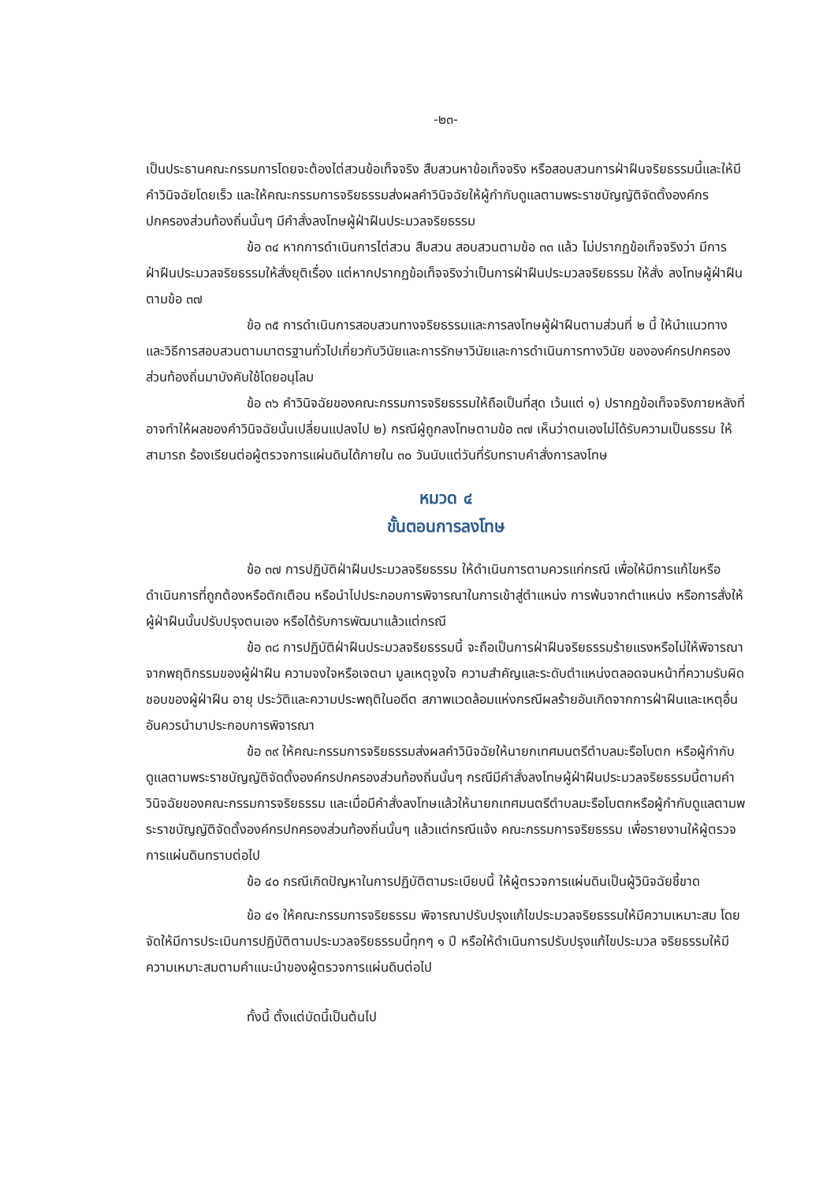-๒๓-
เป็นประธานคณะกรรมการโดยจะต้องไต่สวนข้อเท็จจริง สืบสวนหาข้อเท็จจริง หรือสอบสวนการฝ่าฝืนจริยธรรมนี้และให้มีคำวินิจฉัยโดยเร็ว และให้คณะกรรมการจริยธรรมส่งผลคำวินิจฉัยให้ผู้กำกับดูแลตามพระราชบัญญัติจัดตั้งองค์กร ปกครองส่วนท้องถิ่นนั้นๆ มีคำสั่งลงโทษผู้ฝ่าฝืนประมวลจริยธรรม
ข้อ ๓๔ หากการดำเนินการไต่สวน สืบสวน สอบสวนตามข้อ ๓๓ แล้ว ไม่ปรากฏข้อเท็จจริงว่า มีการฝ่าฝืนประมวลจริยธรรมให้สั่งยุติเรื่อง แต่หากปรากฏข้อเท็จจริงว่าเป็นการฝ่าฝืนประมวลจริยธรรม ให้สั่ง ลงโทษผู้ฝ่าฝืนตามข้อ ๓๗
ข้อ ๓๕ การดำเนินการสอบสวนทางจริยธรรมและการลงโทษผู้ฝ่าฝืนตามส่วนที่ ๒ นี้ ให้นำแนวทางและวิธีการสอบสวนตามมาตรฐานทั่วไปเกี่ยวกับวินัยและการรักษาวินัยและการดำเนินการทางวินัย ขององค์กรปกครองส่วนท้องถิ่นมาบังคับใช้โดยอนุโลม
ข้อ ๓๖ คำวินิจฉัยของคณะกรรมการจริยธรรมให้ถือเป็นที่สุด เว้นแต่ ๑) ปรากฏข้อเท็จจริงภายหลังที่อาจทำให้ผลของคำวินิจฉัยนั้นเปลี่ยนแปลงไป ๒) กรณีผู้ถูกลงโทษตามข้อ ๓๗ เห็นว่าตนเองไม่ได้รับความเป็นธรรม ให้สามารถ ร้องเรียนต่อผู้ตรวจการแผ่นดินได้ภายใน ๓๐ วันนับแต่วันที่รับทราบคำสั่งการลงโทษ
หมวด ๔
ขั้นตอนการลงโทษ
ข้อ ๓๗ การปฏิบัติฝ่าฝืนประมวลจริยธรรม ให้ดำเนินการตามควรแก่กรณี เพื่อให้มีการแก้ไขหรือดำเนินการที่ถูกต้องหรือตักเตือน หรือนำไปประกอบการพิจารณาในการเข้าสู่ตำแหน่ง การพ้นจากตำแหน่ง หรือการสั่งให้ผู้ฝ่าฝืนนั้นปรับปรุงตนเอง หรือได้รับการพัฒนาแล้วแต่กรณี
ข้อ ๓๘ การปฏิบัติฝ่าฝืนประมวลจริยธรรมนี้ จะถือเป็นการฝ่าฝืนจริยธรรมร้ายแรงหรือไม่ให้พิจารณาจากพฤติกรรมของผู้ฝ่าฝืน ความจงใจหรือเจตนา มูลเหตุจูงใจ ความสำคัญและระดับตำแหน่งตลอดจนหน้าที่ความรับผิดชอบของผู้ฝ่าฝืน อายุ ประวัติและความประพฤติในอดีต สภาพแวดล้อมแห่งกรณีผลร้ายอันเกิดจากการฝ่าฝืนและเหตุอื่นอันควรนำมาประกอบการพิจารณา
ข้อ ๓๙ ให้คณะกรรมการจริยธรรมส่งผลคำวินิจฉัยให้นายกเทศมนตรีตำบลมะรือโบตก หรือผู้กำกับดูแลตามพระราชบัญญัติจัดตั้งองค์กรปกครองส่วนท้องถิ่นนั้นๆ กรณีมีคำสั่งลงโทษผู้ฝ่าฝืนประมวลจริยธรรมนี้ตามคำวินิจฉัยของคณะกรรมการจริยธรรม และเมื่อมีคำสั่งลงโทษแล้วให้นายกเทศมนตรีตำบลมะรือโบตกหรือผู้กำกับดูแลตามพระราชบัญญัติจัดตั้งองค์กรปกครองส่วนท้องถิ่นนั้นๆ แล้วแต่กรณีแจ้ง คณะกรรมการจริยธรรม เพื่อรายงานให้ผู้ตรวจการแผ่นดินทราบต่อไป
ข้อ ๔๐ กรณีเกิดปัญหาในการปฏิบัติตามระเบียบนี้ ให้ผู้ตรวจการแผ่นดินเป็นผู้วินิจฉัยชี้ขาด
ข้อ ๔๑ ให้คณะกรรมการจริยธรรม พิจารณาปรับปรุงแก้ไขประมวลจริยธรรมให้มีความเหมาะสม โดยจัดให้มีการประเมินการปฏิบัติตามประมวลจริยธรรมนี้ทุกๆ ๑ ปี หรือให้ดำเนินการปรับปรุงแก้ไขประมวล จริยธรรมให้มีความเหมาะสมตามคำแนะนำของผู้ตรวจการแผ่นดินต่อไป
ทั้งนี้ ตั้งแต่บัดนี้เป็นต้นไป